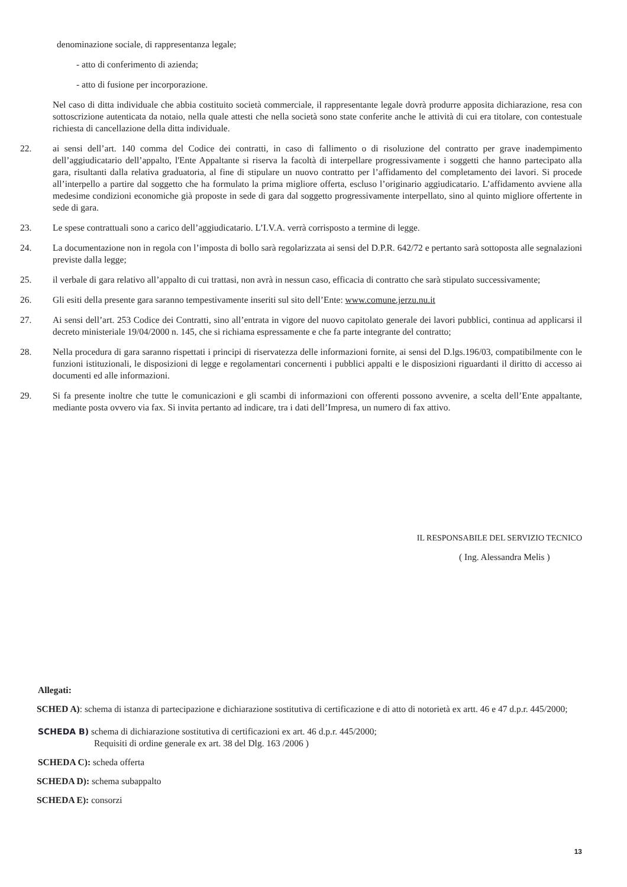denominazione sociale, di rappresentanza legale;
- atto di conferimento di azienda;
- atto di fusione per incorporazione.
Nel caso di ditta individuale che abbia costituito società commerciale, il rappresentante legale dovrà produrre apposita dichiarazione, resa con sottoscrizione autenticata da notaio, nella quale attesti che nella società sono state conferite anche le attività di cui era titolare, con contestuale richiesta di cancellazione della ditta individuale.
22. ai sensi dell’art. 140 comma del Codice dei contratti, in caso di fallimento o di risoluzione del contratto per grave inadempimento dell’aggiudicatario dell’appalto, l'Ente Appaltante si riserva la facoltà di interpellare progressivamente i soggetti che hanno partecipato alla gara, risultanti dalla relativa graduatoria, al fine di stipulare un nuovo contratto per l’affidamento del completamento dei lavori. Si procede all’interpello a partire dal soggetto che ha formulato la prima migliore offerta, escluso l’originario aggiudicatario. L’affidamento avviene alla medesime condizioni economiche già proposte in sede di gara dal soggetto progressivamente interpellato, sino al quinto migliore offertente in sede di gara.
23. Le spese contrattuali sono a carico dell’aggiudicatario. L’I.V.A. verrà corrisposto a termine di legge.
24. La documentazione non in regola con l’imposta di bollo sarà regolarizzata ai sensi del D.P.R. 642/72 e pertanto sarà sottoposta alle segnalazioni previste dalla legge;
25. il verbale di gara relativo all’appalto di cui trattasi, non avrà in nessun caso, efficacia di contratto che sarà stipulato successivamente;
26. Gli esiti della presente gara saranno tempestivamente inseriti sul sito dell’Ente: www.comune.jerzu.nu.it
27. Ai sensi dell’art. 253 Codice dei Contratti, sino all’entrata in vigore del nuovo capitolato generale dei lavori pubblici, continua ad applicarsi il decreto ministeriale 19/04/2000 n. 145, che si richiama espressamente e che fa parte integrante del contratto;
28. Nella procedura di gara saranno rispettati i principi di riservatezza delle informazioni fornite, ai sensi del D.lgs.196/03, compatibilmente con le funzioni istituzionali, le disposizioni di legge e regolamentari concernenti i pubblici appalti e le disposizioni riguardanti il diritto di accesso ai documenti ed alle informazioni.
29. Si fa presente inoltre che tutte le comunicazioni e gli scambi di informazioni con offerenti possono avvenire, a scelta dell’Ente appaltante, mediante posta ovvero via fax. Si invita pertanto ad indicare, tra i dati dell’Impresa, un numero di fax attivo.
IL RESPONSABILE DEL SERVIZIO TECNICO
( Ing. Alessandra Melis )
Allegati:
SCHED A): schema di istanza di partecipazione e dichiarazione sostitutiva di certificazione e di atto di notorietà ex artt. 46 e 47 d.p.r. 445/2000;
SCHEDA B) schema di dichiarazione sostitutiva di certificazioni ex art. 46 d.p.r. 445/2000;
Requisiti di ordine generale ex art. 38 del Dlg. 163 /2006 )
SCHEDA C): scheda offerta
SCHEDA D): schema subappalto
SCHEDA E): consorzi
13